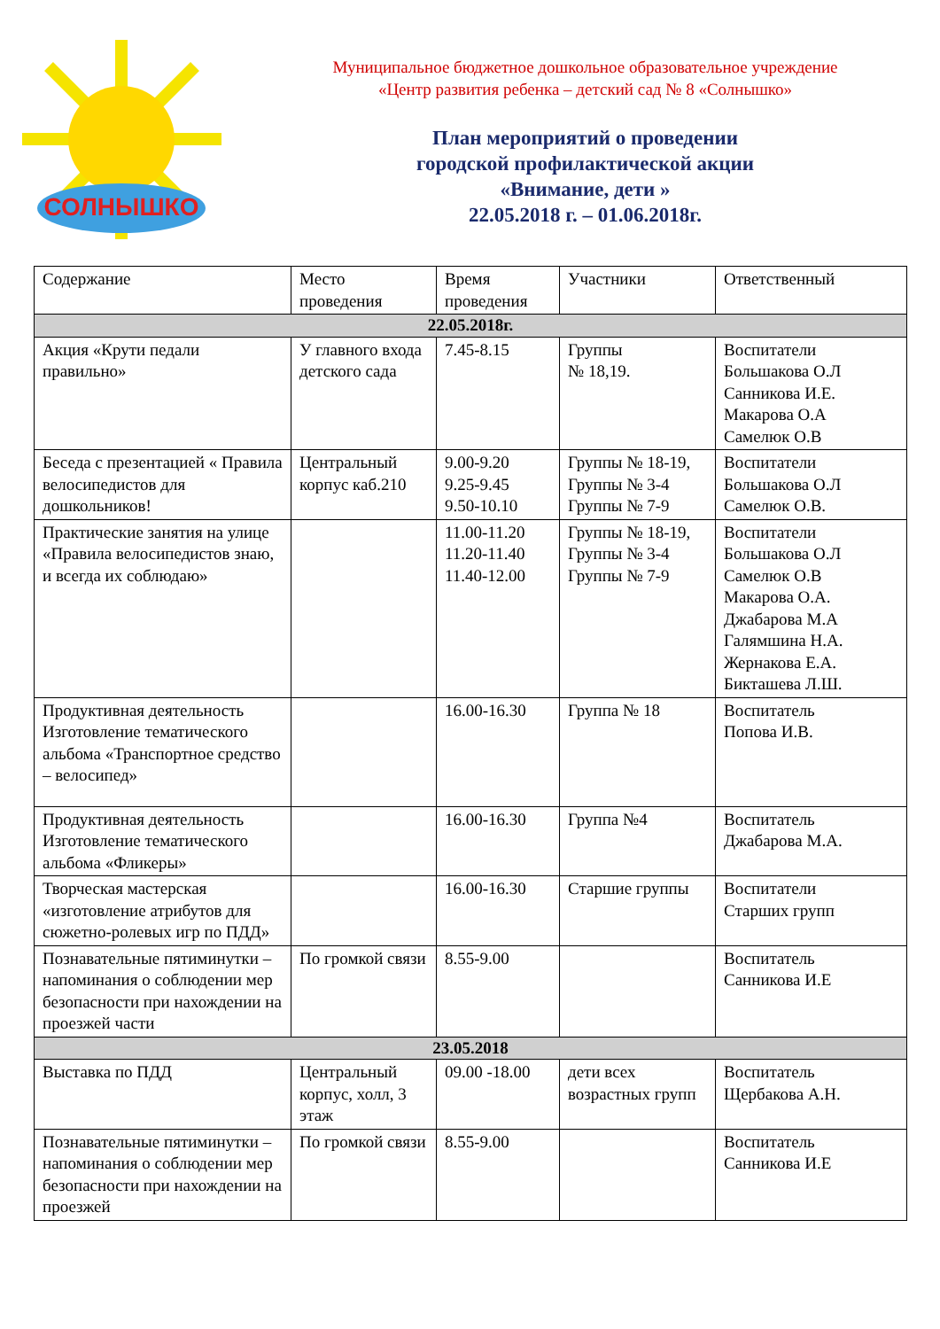СОЛНЫШКО
Муниципальное бюджетное дошкольное образовательное учреждение
«Центр развития ребенка – детский сад № 8 «Солнышко»
План мероприятий о проведении
городской профилактической акции
«Внимание, дети »
22.05.2018 г. – 01.06.2018г.
| Содержание | Место проведения | Время проведения | Участники | Ответственный |
| 22.05.2018г. | | | | |
| Акция «Крути педали правильно» | У главного входа детского сада | 7.45-8.15 | Группы № 18,19. | Воспитатели Большакова О.Л Санникова И.Е. Макарова О.А Самелюк О.В |
| Беседа с презентацией « Правила велосипедистов для дошкольников! | Центральный корпус каб.210 | 9.00-9.20 9.25-9.45 9.50-10.10 | Группы № 18-19, Группы № 3-4 Группы № 7-9 | Воспитатели Большакова О.Л Самелюк О.В. |
| Практические занятия на улице «Правила велосипедистов знаю, и всегда их соблюдаю» | | 11.00-11.20 11.20-11.40 11.40-12.00 | Группы № 18-19, Группы № 3-4 Группы № 7-9 | Воспитатели Большакова О.Л Самелюк О.В Макарова О.А. Джабарова М.А Галямшина Н.А. Жернакова Е.А. Бикташева Л.Ш. |
| Продуктивная деятельность Изготовление тематического альбома «Транспортное средство – велосипед» | | 16.00-16.30 | Группа № 18 | Воспитатель Попова И.В. |
| Продуктивная деятельность Изготовление тематического альбома «Фликеры» | | 16.00-16.30 | Группа №4 | Воспитатель Джабарова М.А. |
| Творческая мастерская «изготовление атрибутов для сюжетно-ролевых игр по ПДД» | | 16.00-16.30 | Старшие группы | Воспитатели Старших групп |
| Познавательные пятиминутки – напоминания о соблюдении мер безопасности при нахождении на проезжей части | По громкой связи | 8.55-9.00 | | Воспитатель Санникова И.Е |
| 23.05.2018 | | | | |
| Выставка по ПДД | Центральный корпус, холл, 3 этаж | 09.00 -18.00 | дети всех возрастных групп | Воспитатель Щербакова А.Н. |
| Познавательные пятиминутки – напоминания о соблюдении мер безопасности при нахождении на проезжей | По громкой связи | 8.55-9.00 | | Воспитатель Санникова И.Е |